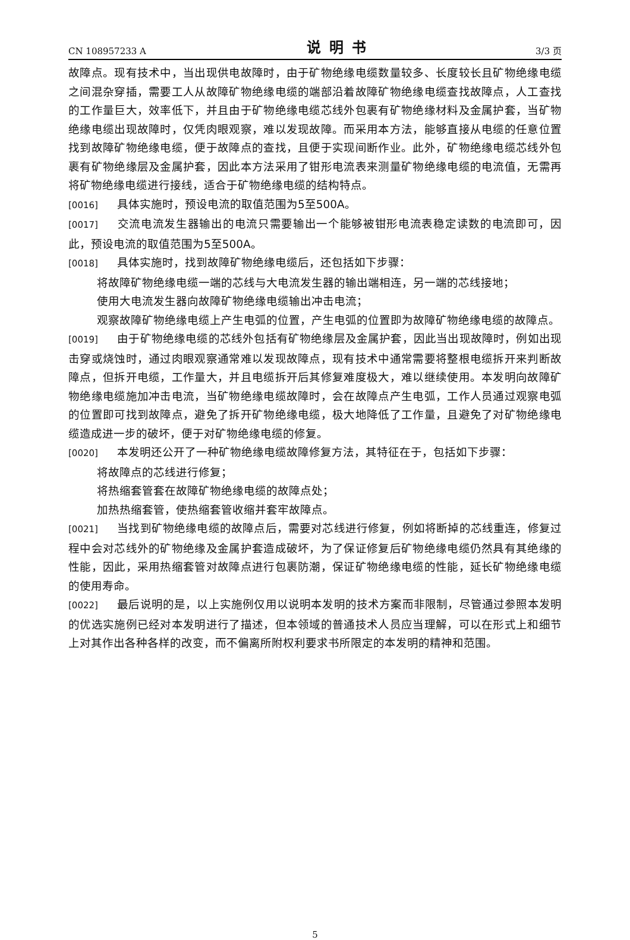CN 108957233 A 说明书 3/3 页
故障点。现有技术中，当出现供电故障时，由于矿物绝缘电缆数量较多、长度较长且矿物绝缘电缆之间混杂穿插，需要工人从故障矿物绝缘电缆的端部沿着故障矿物绝缘电缆查找故障点，人工查找的工作量巨大，效率低下，并且由于矿物绝缘电缆芯线外包裹有矿物绝缘材料及金属护套，当矿物绝缘电缆出现故障时，仅凭肉眼观察，难以发现故障。而采用本方法，能够直接从电缆的任意位置找到故障矿物绝缘电缆，便于故障点的查找，且便于实现间断作业。此外，矿物绝缘电缆芯线外包裹有矿物绝缘层及金属护套，因此本方法采用了钳形电流表来测量矿物绝缘电缆的电流值，无需再将矿物绝缘电缆进行接线，适合于矿物绝缘电缆的结构特点。
[0016] 具体实施时，预设电流的取值范围为5至500A。
[0017] 交流电流发生器输出的电流只需要输出一个能够被钳形电流表稳定读数的电流即可，因此，预设电流的取值范围为5至500A。
[0018] 具体实施时，找到故障矿物绝缘电缆后，还包括如下步骤：
将故障矿物绝缘电缆一端的芯线与大电流发生器的输出端相连，另一端的芯线接地；
使用大电流发生器向故障矿物绝缘电缆输出冲击电流；
观察故障矿物绝缘电缆上产生电弧的位置，产生电弧的位置即为故障矿物绝缘电缆的故障点。
[0019] 由于矿物绝缘电缆的芯线外包括有矿物绝缘层及金属护套，因此当出现故障时，例如出现击穿或烧蚀时，通过肉眼观察通常难以发现故障点，现有技术中通常需要将整根电缆拆开来判断故障点，但拆开电缆，工作量大，并且电缆拆开后其修复难度极大，难以继续使用。本发明向故障矿物绝缘电缆施加冲击电流，当矿物绝缘电缆故障时，会在故障点产生电弧，工作人员通过观察电弧的位置即可找到故障点，避免了拆开矿物绝缘电缆，极大地降低了工作量，且避免了对矿物绝缘电缆造成进一步的破坏，便于对矿物绝缘电缆的修复。
[0020] 本发明还公开了一种矿物绝缘电缆故障修复方法，其特征在于，包括如下步骤：
将故障点的芯线进行修复；
将热缩套管套在故障矿物绝缘电缆的故障点处；
加热热缩套管，使热缩套管收缩并套牢故障点。
[0021] 当找到矿物绝缘电缆的故障点后，需要对芯线进行修复，例如将断掉的芯线重连，修复过程中会对芯线外的矿物绝缘及金属护套造成破坏，为了保证修复后矿物绝缘电缆仍然具有其绝缘的性能，因此，采用热缩套管对故障点进行包裹防潮，保证矿物绝缘电缆的性能，延长矿物绝缘电缆的使用寿命。
[0022] 最后说明的是，以上实施例仅用以说明本发明的技术方案而非限制，尽管通过参照本发明的优选实施例已经对本发明进行了描述，但本领域的普通技术人员应当理解，可以在形式上和细节上对其作出各种各样的改变，而不偏离所附权利要求书所限定的本发明的精神和范围。
5